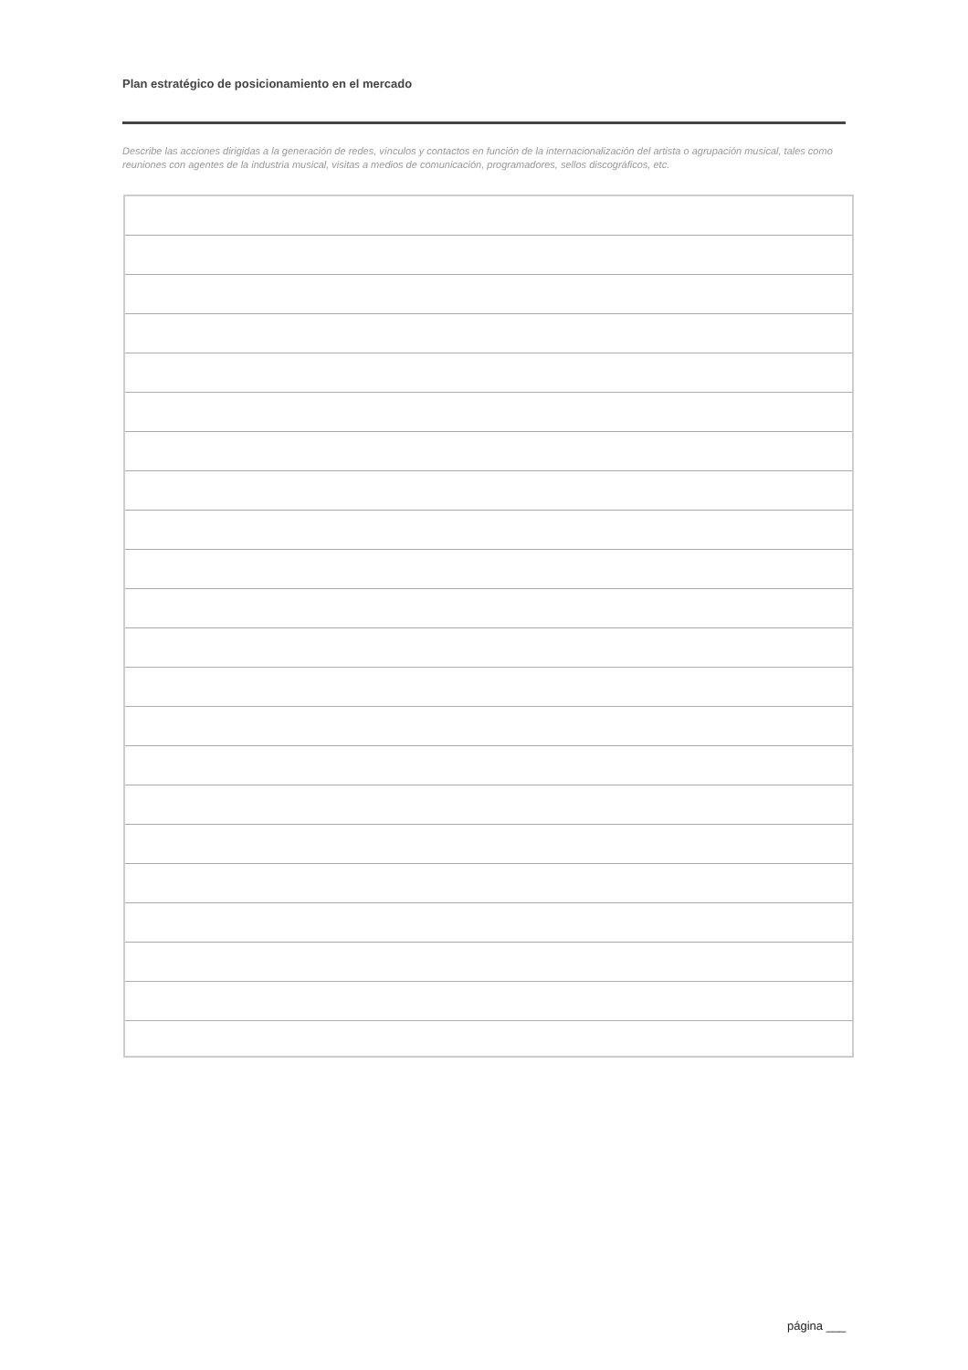Plan estratégico de posicionamiento en el mercado
Describe las acciones dirigidas a la generación de redes, vínculos y contactos en función de la internacionalización del artista o agrupación musical, tales como reuniones con agentes de la industria musical, visitas a medios de comunicación, programadores, sellos discográficos, etc.
página ___